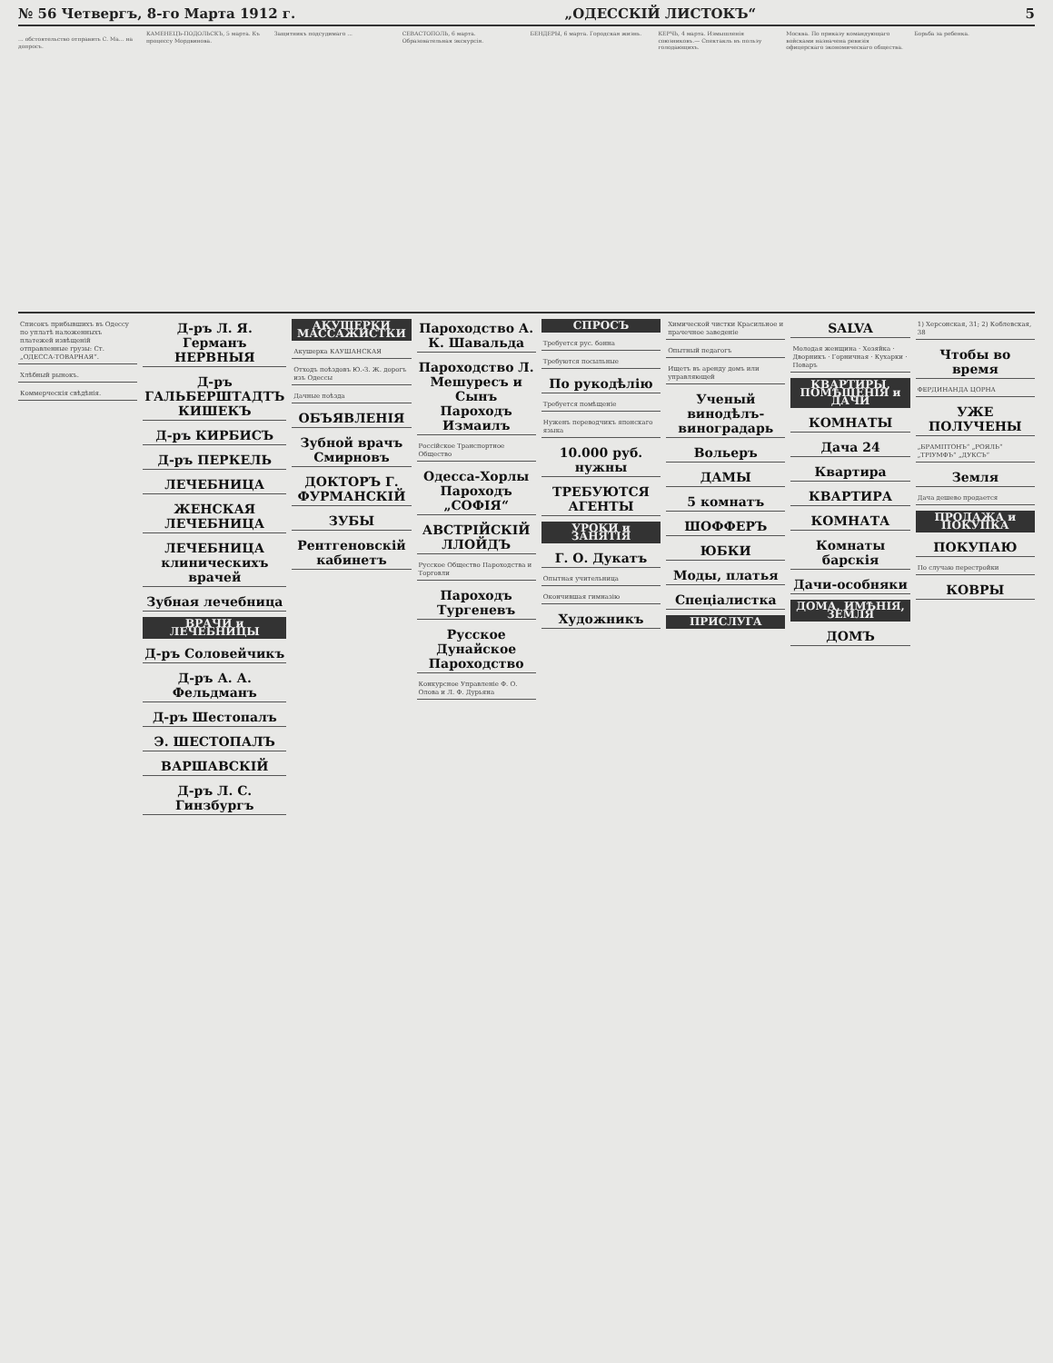№ 56 Четвергъ, 8-го Марта 1912 г. „ОДЕССКIЙ ЛИСТОКЪ“5
... обстоятельство отправить С. Ма... на допросъ.
КАМЕНЕЦЪ-ПОДОЛЬСКЪ, 5 марта. Къ процессу Мордвинова.
Защитникъ подсудимаго ...
СЕВАСТОПОЛЬ, 6 марта. Образовательная экскурсiя.
БЕНДЕРЫ, 6 марта. Городская жизнь.
КЕРЧЬ, 4 марта. Измышленiя союзниковъ.— Спектакль въ пользу голодающихъ.
Москва. По приказу командующаго войсками назначена ревизiя офицерскаго экономическаго общества.
Борьба за ребенка.
Списокъ прибывшихъ въ Одессу по уплатѣ наложенныхъ платежей извѣщенiй отправленные грузы: Ст. „ОДЕССА-ТОВАРНАЯ“.
Хлѣбный рынокъ.
Коммерческiя свѣдѣнiя.
Д-ръ Л. Я. Германъ
НЕРВНЫЯ
Д-ръ ГАЛЬБЕРШТАДТЪ
КИШЕКЪ
Д-ръ КИРБИСЪ
Д-ръ ПЕРКЕЛЬ
ЛЕЧЕБНИЦА
ЖЕНСКАЯ ЛЕЧЕБНИЦА
ЛЕЧЕБНИЦА клиническихъ врачей
Зубная лечебница
ВРАЧИ и ЛЕЧЕБНИЦЫ
Д-ръ Соловейчикъ
Д-ръ А. А. Фельдманъ
Д-ръ Шестопалъ
Э. ШЕСТОПАЛЪ
ВАРШАВСКIЙ
Д-ръ Л. С. Гинзбургъ
АКУШЕРКИ МАССАЖИСТКИ
Акушерка КАУШАНСКАЯ
Отходъ поѣздовъ Ю.-З. Ж. дорогъ изъ Одессы
Дачные поѣзда
ОБЪЯВЛЕНIЯ
Зубной врачъ Смирновъ
ДОКТОРЪ Г. ФУРМАНСКIЙ
ЗУБЫ
Рентгеновскiй кабинетъ
Пароходство А. К. Шавальда
Пароходство Л. Мешуресъ и Сынъ
Пароходъ Измаилъ
Россiйское Транспортное Общество
Одесса-Хорлы
Пароходъ „СОФIЯ“
АВСТРIЙСКIЙ ЛЛОЙДЪ
Русское Общество Пароходства и Торговли
Пароходъ Тургеневъ
Русское Дунайское Пароходство
Конкурсное Управленiе Ф. О. Олова и Л. Ф. Дурьяна
СПРОСЪ
Требуется рус. бонна
Требуются посыльные
По рукодѣлiю
Требуется помѣщенiе
Нуженъ переводчикъ японскаго языка
10.000 руб. нужны
ТРЕБУЮТСЯ АГЕНТЫ
УРОКИ и ЗАНЯТIЯ
Г. О. Дукатъ
Опытная учительница
Окончившая гимназiю
Художникъ
Химической чистки Красильное и прачечное заведенiе
Опытный педагогъ
Ищетъ въ аренду домъ или управляющей
Ученый винодѣлъ-виноградарь
Вольеръ
ДАМЫ
5 комнатъ
ШОФФЕРЪ
ЮБКИ
Моды, платья
Спецiалистка
ПРИСЛУГА
SALVA
Молодая женщина · Хозяйка · Дворникъ · Горничная · Кухарки · Поваръ
КВАРТИРЫ, ПОМѢЩЕНIЯ и ДАЧИ
КОМНАТЫ
Дача 24
Квартира
КВАРТИРА
КОМНАТА
Комнаты барскiя
Дачи-особняки
ДОМА, ИМѢНIЯ, ЗЕМЛЯ
ДОМЪ
1) Херсонская, 31; 2) Коблевская, 38
Чтобы во время
ФЕРДИНАНДА ЦОРНА
УЖЕ ПОЛУЧЕНЫ
„БРАМПТОНЪ“ „РОЯЛЬ“ „ТРIУМФЪ“ „ДУКСЪ“
Земля
Дача дешево продается
ПРОДАЖА и ПОКУПКА
ПОКУПАЮ
По случаю перестройки
КОВРЫ